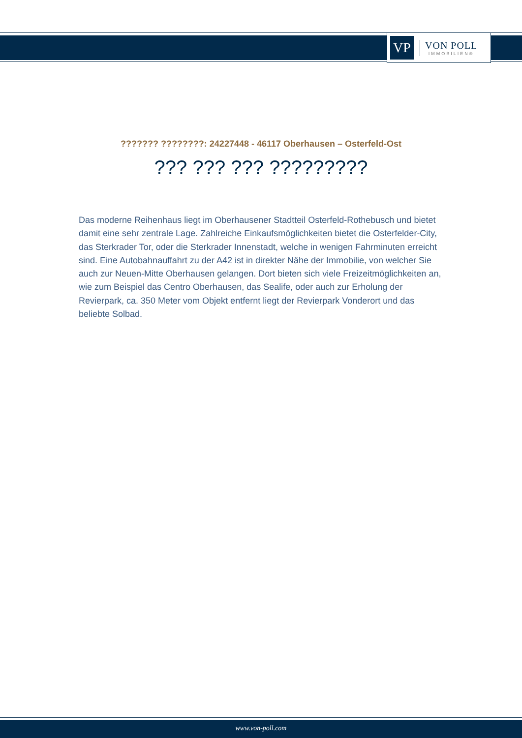VP
VON POLL
IMMOBILIEN®
??????? ????????: 24227448 - 46117 Oberhausen – Osterfeld-Ost
??? ??? ??? ?????????
Das moderne Reihenhaus liegt im Oberhausener Stadtteil Osterfeld-Rothebusch und bietet damit eine sehr zentrale Lage. Zahlreiche Einkaufsmöglichkeiten bietet die Osterfelder-City, das Sterkrader Tor, oder die Sterkrader Innenstadt, welche in wenigen Fahrminuten erreicht sind. Eine Autobahnauffahrt zu der A42 ist in direkter Nähe der Immobilie, von welcher Sie auch zur Neuen-Mitte Oberhausen gelangen. Dort bieten sich viele Freizeitmöglichkeiten an, wie zum Beispiel das Centro Oberhausen, das Sealife, oder auch zur Erholung der Revierpark, ca. 350 Meter vom Objekt entfernt liegt der Revierpark Vonderort und das beliebte Solbad.
www.von-poll.com